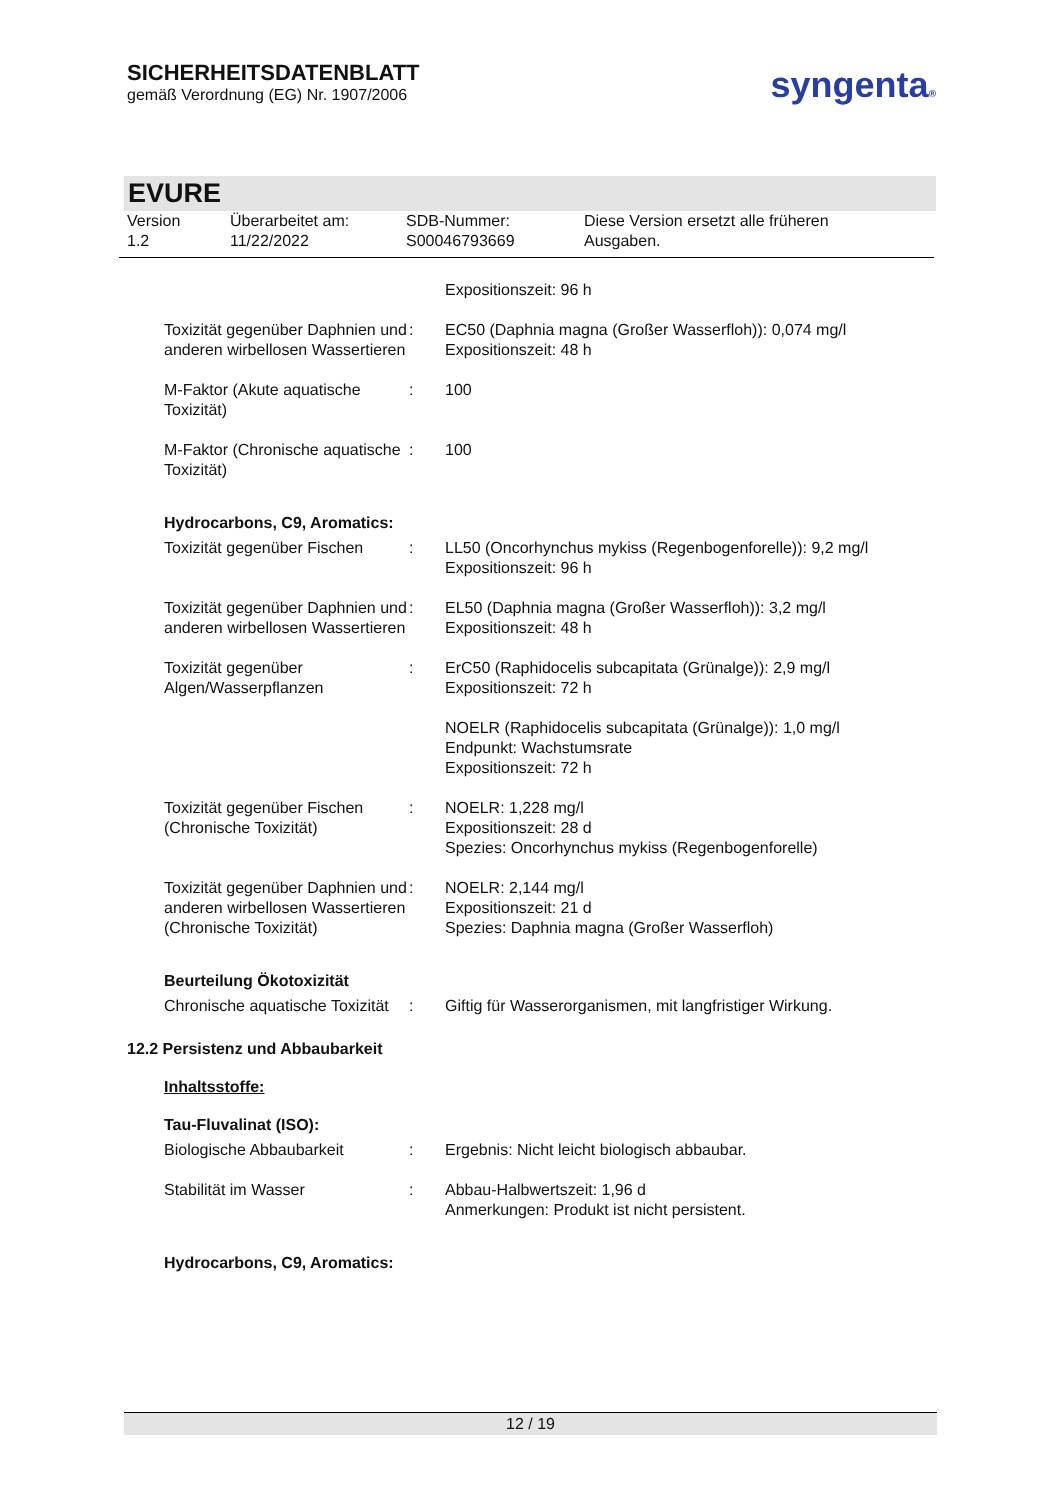SICHERHEITSDATENBLATT
gemäß Verordnung (EG) Nr. 1907/2006
syngenta®
EVURE
Version
1.2
Überarbeitet am:
11/22/2022
SDB-Nummer:
S00046793669
Diese Version ersetzt alle früheren
Ausgaben.
Expositionszeit: 96 h
Toxizität gegenüber Daphnien und anderen wirbellosen Wassertieren
: EC50 (Daphnia magna (Großer Wasserfloh)): 0,074 mg/l
Expositionszeit: 48 h
M-Faktor (Akute aquatische Toxizität)
: 100
M-Faktor (Chronische aquatische Toxizität)
: 100
Hydrocarbons, C9, Aromatics:
Toxizität gegenüber Fischen
: LL50 (Oncorhynchus mykiss (Regenbogenforelle)): 9,2 mg/l
Expositionszeit: 96 h
Toxizität gegenüber Daphnien und anderen wirbellosen Wassertieren
: EL50 (Daphnia magna (Großer Wasserfloh)): 3,2 mg/l
Expositionszeit: 48 h
Toxizität gegenüber Algen/Wasserpflanzen
: ErC50 (Raphidocelis subcapitata (Grünalge)): 2,9 mg/l
Expositionszeit: 72 h
NOELR (Raphidocelis subcapitata (Grünalge)): 1,0 mg/l
Endpunkt: Wachstumsrate
Expositionszeit: 72 h
Toxizität gegenüber Fischen (Chronische Toxizität)
: NOELR: 1,228 mg/l
Expositionszeit: 28 d
Spezies: Oncorhynchus mykiss (Regenbogenforelle)
Toxizität gegenüber Daphnien und anderen wirbellosen Wassertieren (Chronische Toxizität)
: NOELR: 2,144 mg/l
Expositionszeit: 21 d
Spezies: Daphnia magna (Großer Wasserfloh)
Beurteilung Ökotoxizität
Chronische aquatische Toxizität
: Giftig für Wasserorganismen, mit langfristiger Wirkung.
12.2 Persistenz und Abbaubarkeit
Inhaltsstoffe:
Tau-Fluvalinat (ISO):
Biologische Abbaubarkeit : Ergebnis: Nicht leicht biologisch abbaubar.
Stabilität im Wasser : Abbau-Halbwertszeit: 1,96 d
Anmerkungen: Produkt ist nicht persistent.
Hydrocarbons, C9, Aromatics:
12 / 19